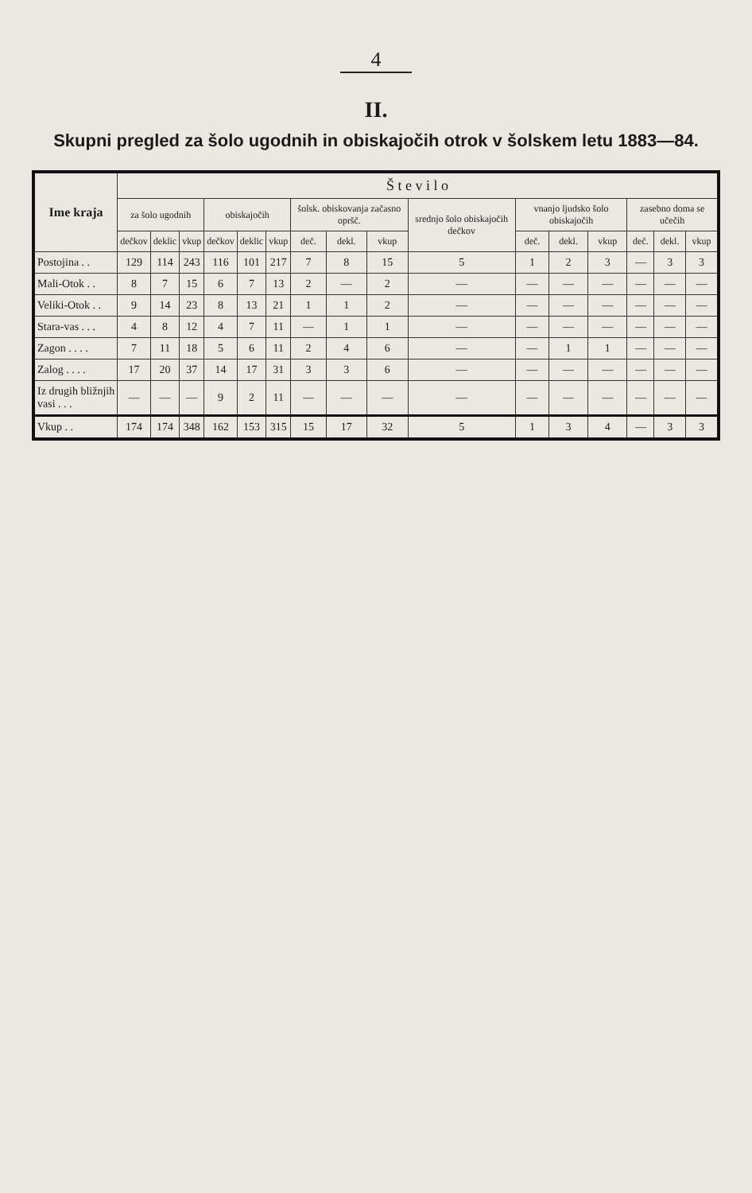4
II.
Skupni pregled za šolo ugodnih in obiskajočih otrok v šolskem letu 1883—84.
| Ime kraja | Š t e v i l o | | | | | | | | | | | | | | | |
| --- | --- | --- | --- | --- | --- | --- | --- | --- | --- | --- | --- | --- | --- | --- | --- | --- |
| | za šolo ugodnih | | | obiskajočih | | | šolsk. obiskovanja začasno opršč. | | | srednjo šolo obiskajočih dečkov | vnanjo ljudsko šolo obiskajočih | | | zasebno doma se učečih | | |
| | dečkov | deklic | vkup | dečkov | deklic | vkup | deč. | dekl. | vkup | | deč. | dekl. | vkup | deč. | dekl. | vkup |
| Postojina . . | 129 | 114 | 243 | 116 | 101 | 217 | 7 | 8 | 15 | 5 | 1 | 2 | 3 | — | 3 | 3 |
| Mali-Otok . . | 8 | 7 | 15 | 6 | 7 | 13 | 2 | — | 2 | — | — | — | — | — | — | — |
| Veliki-Otok . . | 9 | 14 | 23 | 8 | 13 | 21 | 1 | 1 | 2 | — | — | — | — | — | — | — |
| Stara-vas . . . | 4 | 8 | 12 | 4 | 7 | 11 | — | 1 | 1 | — | — | — | — | — | — | — |
| Zagon . . . . | 7 | 11 | 18 | 5 | 6 | 11 | 2 | 4 | 6 | — | — | 1 | 1 | — | — | — |
| Zalog . . . . | 17 | 20 | 37 | 14 | 17 | 31 | 3 | 3 | 6 | — | — | — | — | — | — | — |
| Iz drugih bližnjih vasi . . . | — | — | — | 9 | 2 | 11 | — | — | — | — | — | — | — | — | — | — |
| Vkup . . | 174 | 174 | 348 | 162 | 153 | 315 | 15 | 17 | 32 | 5 | 1 | 3 | 4 | — | 3 | 3 |